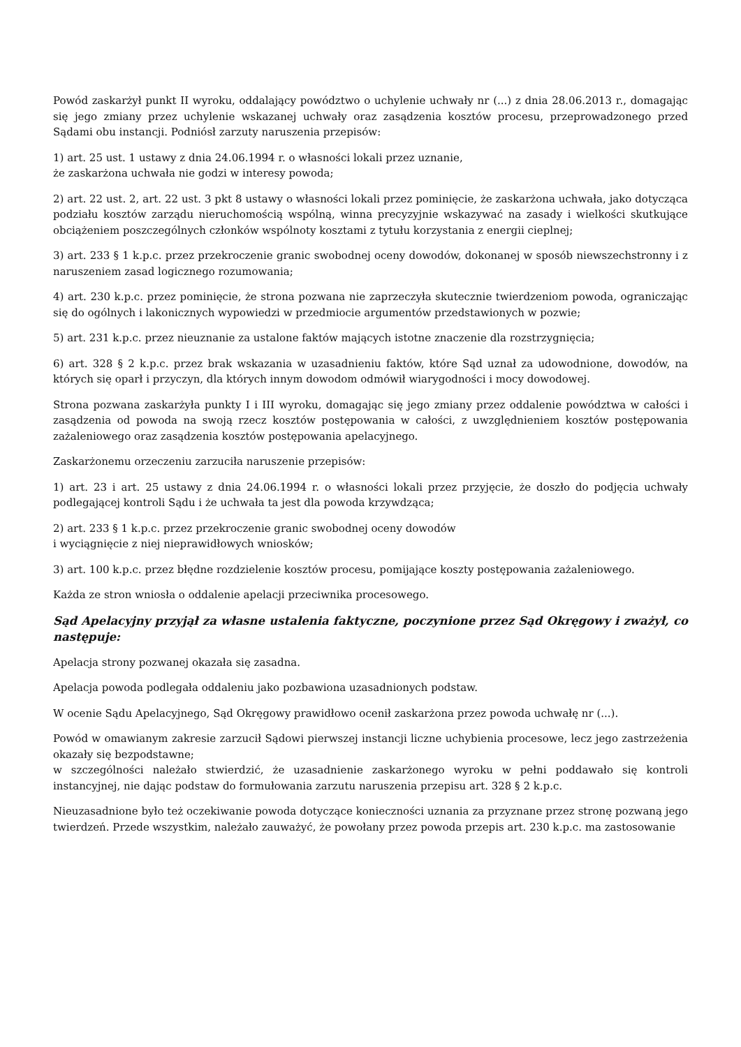Powód zaskarżył punkt II wyroku, oddalający powództwo o uchylenie uchwały nr (...) z dnia 28.06.2013 r., domagając się jego zmiany przez uchylenie wskazanej uchwały oraz zasądzenia kosztów procesu, przeprowadzonego przed Sądami obu instancji. Podniósł zarzuty naruszenia przepisów:
1) art. 25 ust. 1 ustawy z dnia 24.06.1994 r. o własności lokali przez uznanie,
że zaskarżona uchwała nie godzi w interesy powoda;
2) art. 22 ust. 2, art. 22 ust. 3 pkt 8 ustawy o własności lokali przez pominięcie, że zaskarżona uchwała, jako dotycząca podziału kosztów zarządu nieruchomością wspólną, winna precyzyjnie wskazywać na zasady i wielkości skutkujące obciążeniem poszczególnych członków wspólnoty kosztami z tytułu korzystania z energii cieplnej;
3) art. 233 § 1 k.p.c. przez przekroczenie granic swobodnej oceny dowodów, dokonanej w sposób niewszechstronny i z naruszeniem zasad logicznego rozumowania;
4) art. 230 k.p.c. przez pominięcie, że strona pozwana nie zaprzeczyła skutecznie twierdzeniom powoda, ograniczając się do ogólnych i lakonicznych wypowiedzi w przedmiocie argumentów przedstawionych w pozwie;
5) art. 231 k.p.c. przez nieuznanie za ustalone faktów mających istotne znaczenie dla rozstrzygnięcia;
6) art. 328 § 2 k.p.c. przez brak wskazania w uzasadnieniu faktów, które Sąd uznał za udowodnione, dowodów, na których się oparł i przyczyn, dla których innym dowodom odmówił wiarygodności i mocy dowodowej.
Strona pozwana zaskarżyła punkty I i III wyroku, domagając się jego zmiany przez oddalenie powództwa w całości i zasądzenia od powoda na swoją rzecz kosztów postępowania w całości, z uwzględnieniem kosztów postępowania zażaleniowego oraz zasądzenia kosztów postępowania apelacyjnego.
Zaskarżonemu orzeczeniu zarzuciła naruszenie przepisów:
1) art. 23 i art. 25 ustawy z dnia 24.06.1994 r. o własności lokali przez przyjęcie, że doszło do podjęcia uchwały podlegającej kontroli Sądu i że uchwała ta jest dla powoda krzywdząca;
2) art. 233 § 1 k.p.c. przez przekroczenie granic swobodnej oceny dowodów
i wyciągnięcie z niej nieprawidłowych wniosków;
3) art. 100 k.p.c. przez błędne rozdzielenie kosztów procesu, pomijające koszty postępowania zażaleniowego.
Każda ze stron wniosła o oddalenie apelacji przeciwnika procesowego.
Sąd Apelacyjny przyjął za własne ustalenia faktyczne, poczynione przez Sąd Okręgowy i zważył, co następuje:
Apelacja strony pozwanej okazała się zasadna.
Apelacja powoda podlegała oddaleniu jako pozbawiona uzasadnionych podstaw.
W ocenie Sądu Apelacyjnego, Sąd Okręgowy prawidłowo ocenił zaskarżona przez powoda uchwałę nr (...).
Powód w omawianym zakresie zarzucił Sądowi pierwszej instancji liczne uchybienia procesowe, lecz jego zastrzeżenia okazały się bezpodstawne;
w szczególności należało stwierdzić, że uzasadnienie zaskarżonego wyroku w pełni poddawało się kontroli instancyjnej, nie dając podstaw do formułowania zarzutu naruszenia przepisu art. 328 § 2 k.p.c.
Nieuzasadnione było też oczekiwanie powoda dotyczące konieczności uznania za przyznane przez stronę pozwaną jego twierdzeń. Przede wszystkim, należało zauważyć, że powołany przez powoda przepis art. 230 k.p.c. ma zastosowanie